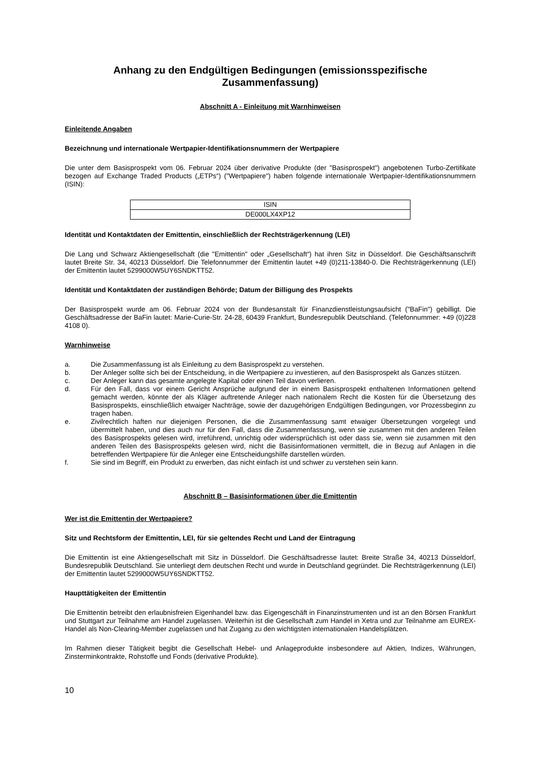Anhang zu den Endgültigen Bedingungen (emissionsspezifische Zusammenfassung)
Abschnitt A - Einleitung mit Warnhinweisen
Einleitende Angaben
Bezeichnung und internationale Wertpapier-Identifikationsnummern der Wertpapiere
Die unter dem Basisprospekt vom 06. Februar 2024 über derivative Produkte (der "Basisprospekt") angebotenen Turbo-Zertifikate bezogen auf Exchange Traded Products („ETPs“) ("Wertpapiere") haben folgende internationale Wertpapier-Identifikationsnummern (ISIN):
| ISIN |
| DE000LX4XP12 |
Identität und Kontaktdaten der Emittentin, einschließlich der Rechtsträgerkennung (LEI)
Die Lang und Schwarz Aktiengesellschaft (die "Emittentin" oder „Gesellschaft“) hat ihren Sitz in Düsseldorf. Die Geschäftsanschrift lautet Breite Str. 34, 40213 Düsseldorf. Die Telefonnummer der Emittentin lautet +49 (0)211-13840-0. Die Rechtsträgerkennung (LEI) der Emittentin lautet 5299000W5UY6SNDKTT52.
Identität und Kontaktdaten der zuständigen Behörde; Datum der Billigung des Prospekts
Der Basisprospekt wurde am 06. Februar 2024 von der Bundesanstalt für Finanzdienstleistungsaufsicht ("BaFin") gebilligt. Die Geschäftsadresse der BaFin lautet: Marie-Curie-Str. 24-28, 60439 Frankfurt, Bundesrepublik Deutschland. (Telefonnummer: +49 (0)228 4108 0).
Warnhinweise
a. Die Zusammenfassung ist als Einleitung zu dem Basisprospekt zu verstehen.
b. Der Anleger sollte sich bei der Entscheidung, in die Wertpapiere zu investieren, auf den Basisprospekt als Ganzes stützen.
c. Der Anleger kann das gesamte angelegte Kapital oder einen Teil davon verlieren.
d. Für den Fall, dass vor einem Gericht Ansprüche aufgrund der in einem Basisprospekt enthaltenen Informationen geltend gemacht werden, könnte der als Kläger auftretende Anleger nach nationalem Recht die Kosten für die Übersetzung des Basisprospekts, einschließlich etwaiger Nachträge, sowie der dazugehörigen Endgültigen Bedingungen, vor Prozessbeginn zu tragen haben.
e. Zivilrechtlich haften nur diejenigen Personen, die die Zusammenfassung samt etwaiger Übersetzungen vorgelegt und übermittelt haben, und dies auch nur für den Fall, dass die Zusammenfassung, wenn sie zusammen mit den anderen Teilen des Basisprospekts gelesen wird, irreführend, unrichtig oder widersprüchlich ist oder dass sie, wenn sie zusammen mit den anderen Teilen des Basisprospekts gelesen wird, nicht die Basisinformationen vermittelt, die in Bezug auf Anlagen in die betreffenden Wertpapiere für die Anleger eine Entscheidungshilfe darstellen würden.
f. Sie sind im Begriff, ein Produkt zu erwerben, das nicht einfach ist und schwer zu verstehen sein kann.
Abschnitt B – Basisinformationen über die Emittentin
Wer ist die Emittentin der Wertpapiere?
Sitz und Rechtsform der Emittentin, LEI, für sie geltendes Recht und Land der Eintragung
Die Emittentin ist eine Aktiengesellschaft mit Sitz in Düsseldorf. Die Geschäftsadresse lautet: Breite Straße 34, 40213 Düsseldorf, Bundesrepublik Deutschland. Sie unterliegt dem deutschen Recht und wurde in Deutschland gegründet. Die Rechtsträgerkennung (LEI) der Emittentin lautet 5299000W5UY6SNDKTT52.
Haupttätigkeiten der Emittentin
Die Emittentin betreibt den erlaubnisfreien Eigenhandel bzw. das Eigengeschäft in Finanzinstrumenten und ist an den Börsen Frankfurt und Stuttgart zur Teilnahme am Handel zugelassen. Weiterhin ist die Gesellschaft zum Handel in Xetra und zur Teilnahme am EUREX-Handel als Non-Clearing-Member zugelassen und hat Zugang zu den wichtigsten internationalen Handelsplätzen.
Im Rahmen dieser Tätigkeit begibt die Gesellschaft Hebel- und Anlageprodukte insbesondere auf Aktien, Indizes, Währungen, Zinsterminkontrakte, Rohstoffe und Fonds (derivative Produkte).
10